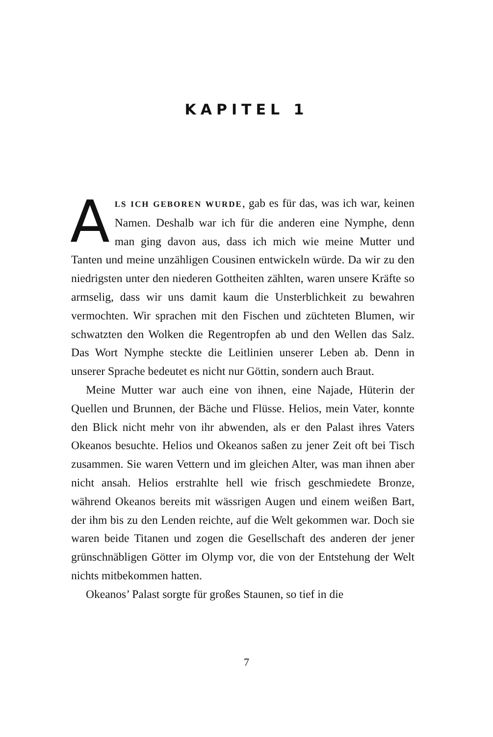KAPITEL 1
ALS ICH GEBOREN WURDE, gab es für das, was ich war, keinen Namen. Deshalb war ich für die anderen eine Nymphe, denn man ging davon aus, dass ich mich wie meine Mutter und Tanten und meine unzähligen Cousinen entwickeln würde. Da wir zu den niedrigsten unter den niederen Gottheiten zählten, waren unsere Kräfte so armselig, dass wir uns damit kaum die Unsterblichkeit zu bewahren vermochten. Wir sprachen mit den Fischen und züchteten Blumen, wir schwatzten den Wolken die Regentropfen ab und den Wellen das Salz. Das Wort Nymphe steckte die Leitlinien unserer Leben ab. Denn in unserer Sprache bedeutet es nicht nur Göttin, sondern auch Braut.
Meine Mutter war auch eine von ihnen, eine Najade, Hüterin der Quellen und Brunnen, der Bäche und Flüsse. Helios, mein Vater, konnte den Blick nicht mehr von ihr abwenden, als er den Palast ihres Vaters Okeanos besuchte. Helios und Okeanos saßen zu jener Zeit oft bei Tisch zusammen. Sie waren Vettern und im gleichen Alter, was man ihnen aber nicht ansah. Helios erstrahlte hell wie frisch geschmiedete Bronze, während Okeanos bereits mit wässrigen Augen und einem weißen Bart, der ihm bis zu den Lenden reichte, auf die Welt gekommen war. Doch sie waren beide Titanen und zogen die Gesellschaft des anderen der jener grünschnäbligen Götter im Olymp vor, die von der Entstehung der Welt nichts mitbekommen hatten.
Okeanos’ Palast sorgte für großes Staunen, so tief in die
7